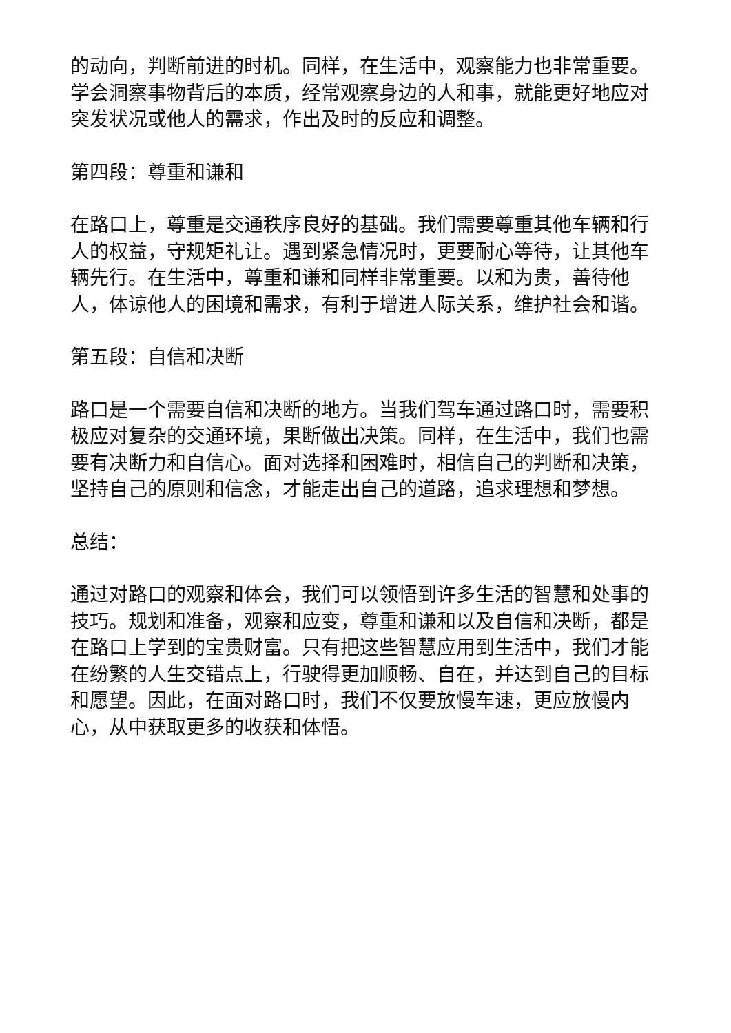的动向，判断前进的时机。同样，在生活中，观察能力也非常重要。学会洞察事物背后的本质，经常观察身边的人和事，就能更好地应对突发状况或他人的需求，作出及时的反应和调整。
第四段：尊重和谦和
在路口上，尊重是交通秩序良好的基础。我们需要尊重其他车辆和行人的权益，守规矩礼让。遇到紧急情况时，更要耐心等待，让其他车辆先行。在生活中，尊重和谦和同样非常重要。以和为贵，善待他人，体谅他人的困境和需求，有利于增进人际关系，维护社会和谐。
第五段：自信和决断
路口是一个需要自信和决断的地方。当我们驾车通过路口时，需要积极应对复杂的交通环境，果断做出决策。同样，在生活中，我们也需要有决断力和自信心。面对选择和困难时，相信自己的判断和决策，坚持自己的原则和信念，才能走出自己的道路，追求理想和梦想。
总结：
通过对路口的观察和体会，我们可以领悟到许多生活的智慧和处事的技巧。规划和准备，观察和应变，尊重和谦和以及自信和决断，都是在路口上学到的宝贵财富。只有把这些智慧应用到生活中，我们才能在纷繁的人生交错点上，行驶得更加顺畅、自在，并达到自己的目标和愿望。因此，在面对路口时，我们不仅要放慢车速，更应放慢内心，从中获取更多的收获和体悟。